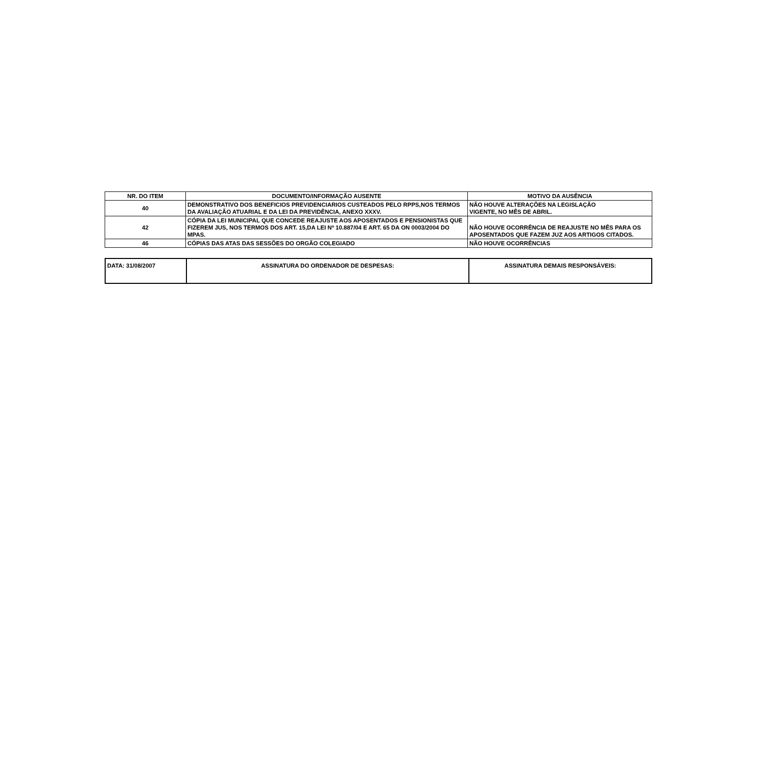| NR. DO ITEM | DOCUMENTO/INFORMAÇÃO AUSENTE | MOTIVO DA AUSÊNCIA |
| --- | --- | --- |
| 40 | DEMONSTRATIVO DOS BENEFICIOS PREVIDENCIARIOS CUSTEADOS PELO RPPS,NOS TERMOS DA AVALIAÇÃO ATUARIAL E DA LEI DA PREVIDÊNCIA, ANEXO XXXV. | NÃO HOUVE ALTERAÇÕES NA LEGISLAÇÃO VIGENTE, NO MÊS DE ABRIL. |
| 42 | CÓPIA DA LEI MUNICIPAL QUE CONCEDE REAJUSTE AOS APOSENTADOS E PENSIONISTAS QUE FIZEREM JUS, NOS TERMOS DOS ART. 15,DA LEI Nº 10.887/04 E ART. 65 DA ON 0003/2004 DO MPAS. | NÃO HOUVE OCORRÊNCIA DE REAJUSTE NO MÊS PARA OS APOSENTADOS QUE FAZEM JUZ AOS ARTIGOS CITADOS. |
| 46 | CÓPIAS DAS ATAS DAS SESSÕES DO ORGÃO COLEGIADO | NÃO HOUVE OCORRÊNCIAS |
| DATA: 31/08/2007 | ASSINATURA DO ORDENADOR DE DESPESAS: | ASSINATURA DEMAIS RESPONSÁVEIS: |